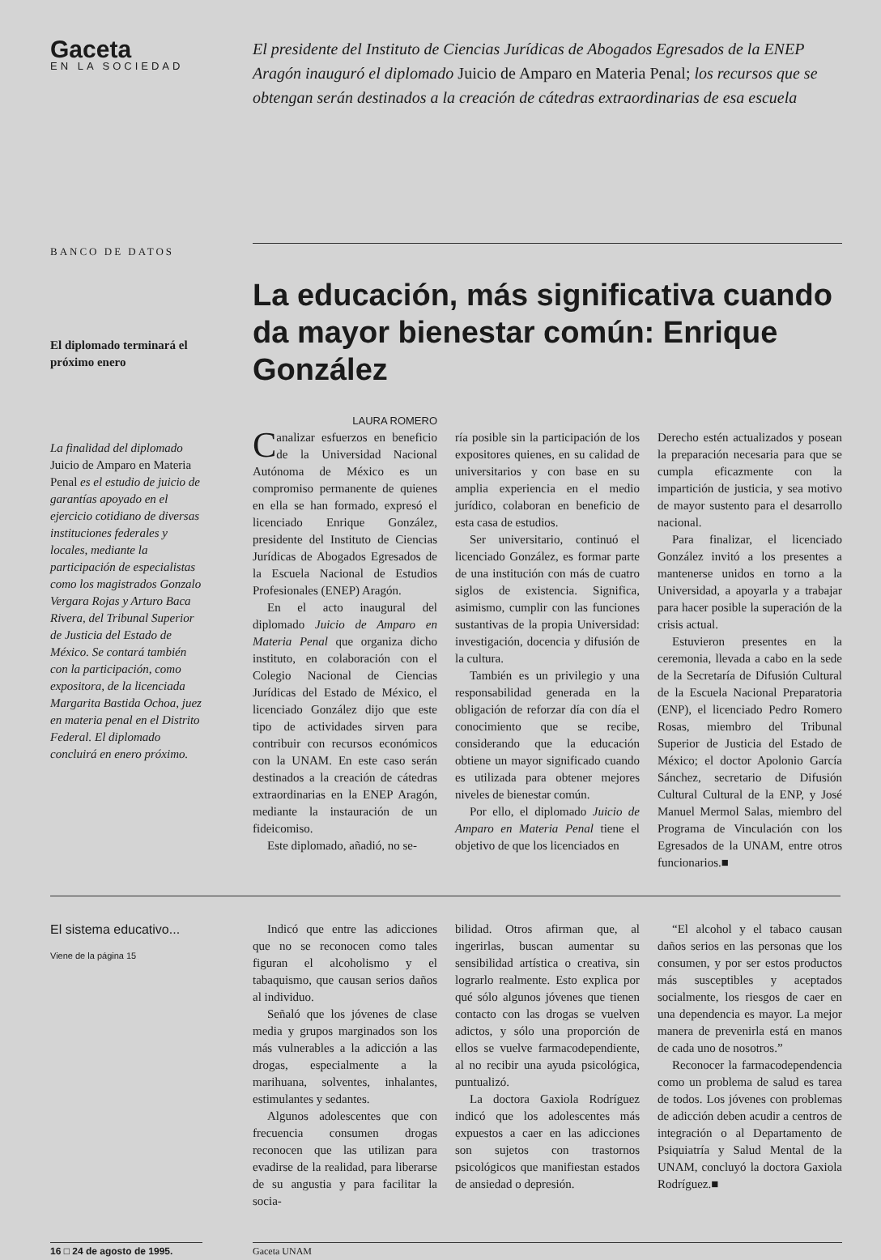Gaceta
EN LA SOCIEDAD
El presidente del Instituto de Ciencias Jurídicas de Abogados Egresados de la ENEP Aragón inauguró el diplomado Juicio de Amparo en Materia Penal; los recursos que se obtengan serán destinados a la creación de cátedras extraordinarias de esa escuela
BANCO DE DATOS
El diplomado terminará el próximo enero
La finalidad del diplomado Juicio de Amparo en Materia Penal es el estudio de juicio de garantías apoyado en el ejercicio cotidiano de diversas instituciones federales y locales, mediante la participación de especialistas como los magistrados Gonzalo Vergara Rojas y Arturo Baca Rivera, del Tribunal Superior de Justicia del Estado de México. Se contará también con la participación, como expositora, de la licenciada Margarita Bastida Ochoa, juez en materia penal en el Distrito Federal. El diplomado concluirá en enero próximo.
La educación, más significativa cuando da mayor bienestar común: Enrique González
LAURA ROMERO
Canalizar esfuerzos en beneficio de la Universidad Nacional Autónoma de México es un compromiso permanente de quienes en ella se han formado, expresó el licenciado Enrique González, presidente del Instituto de Ciencias Jurídicas de Abogados Egresados de la Escuela Nacional de Estudios Profesionales (ENEP) Aragón.
En el acto inaugural del diplomado Juicio de Amparo en Materia Penal que organiza dicho instituto, en colaboración con el Colegio Nacional de Ciencias Jurídicas del Estado de México, el licenciado González dijo que este tipo de actividades sirven para contribuir con recursos económicos con la UNAM. En este caso serán destinados a la creación de cátedras extraordinarias en la ENEP Aragón, mediante la instauración de un fideicomiso.
Este diplomado, añadió, no se-
ría posible sin la participación de los expositores quienes, en su calidad de universitarios y con base en su amplia experiencia en el medio jurídico, colaboran en beneficio de esta casa de estudios.
Ser universitario, continuó el licenciado González, es formar parte de una institución con más de cuatro siglos de existencia. Significa, asimismo, cumplir con las funciones sustantivas de la propia Universidad: investigación, docencia y difusión de la cultura.
También es un privilegio y una responsabilidad generada en la obligación de reforzar día con día el conocimiento que se recibe, considerando que la educación obtiene un mayor significado cuando es utilizada para obtener mejores niveles de bienestar común.
Por ello, el diplomado Juicio de Amparo en Materia Penal tiene el objetivo de que los licenciados en
Derecho estén actualizados y posean la preparación necesaria para que se cumpla eficazmente con la impartición de justicia, y sea motivo de mayor sustento para el desarrollo nacional.
Para finalizar, el licenciado González invitó a los presentes a mantenerse unidos en torno a la Universidad, a apoyarla y a trabajar para hacer posible la superación de la crisis actual.
Estuvieron presentes en la ceremonia, llevada a cabo en la sede de la Secretaría de Difusión Cultural de la Escuela Nacional Preparatoria (ENP), el licenciado Pedro Romero Rosas, miembro del Tribunal Superior de Justicia del Estado de México; el doctor Apolonio García Sánchez, secretario de Difusión Cultural Cultural de la ENP, y José Manuel Mermol Salas, miembro del Programa de Vinculación con los Egresados de la UNAM, entre otros funcionarios.■
El sistema educativo...
Viene de la página 15
Indicó que entre las adicciones que no se reconocen como tales figuran el alcoholismo y el tabaquismo, que causan serios daños al individuo.
Señaló que los jóvenes de clase media y grupos marginados son los más vulnerables a la adicción a las drogas, especialmente a la marihuana, solventes, inhalantes, estimulantes y sedantes.
Algunos adolescentes que con frecuencia consumen drogas reconocen que las utilizan para evadirse de la realidad, para liberarse de su angustia y para facilitar la socia-
bilidad. Otros afirman que, al ingerirlas, buscan aumentar su sensibilidad artística o creativa, sin lograrlo realmente. Esto explica por qué sólo algunos jóvenes que tienen contacto con las drogas se vuelven adictos, y sólo una proporción de ellos se vuelve farmacodependiente, al no recibir una ayuda psicológica, puntualizó.
La doctora Gaxiola Rodríguez indicó que los adolescentes más expuestos a caer en las adicciones son sujetos con trastornos psicológicos que manifiestan estados de ansiedad o depresión.
“El alcohol y el tabaco causan daños serios en las personas que los consumen, y por ser estos productos más susceptibles y aceptados socialmente, los riesgos de caer en una dependencia es mayor. La mejor manera de prevenirla está en manos de cada uno de nosotros.”
Reconocer la farmacodependencia como un problema de salud es tarea de todos. Los jóvenes con problemas de adicción deben acudir a centros de integración o al Departamento de Psiquiatría y Salud Mental de la UNAM, concluyó la doctora Gaxiola Rodríguez.■
16 □ 24 de agosto de 1995. Gaceta UNAM